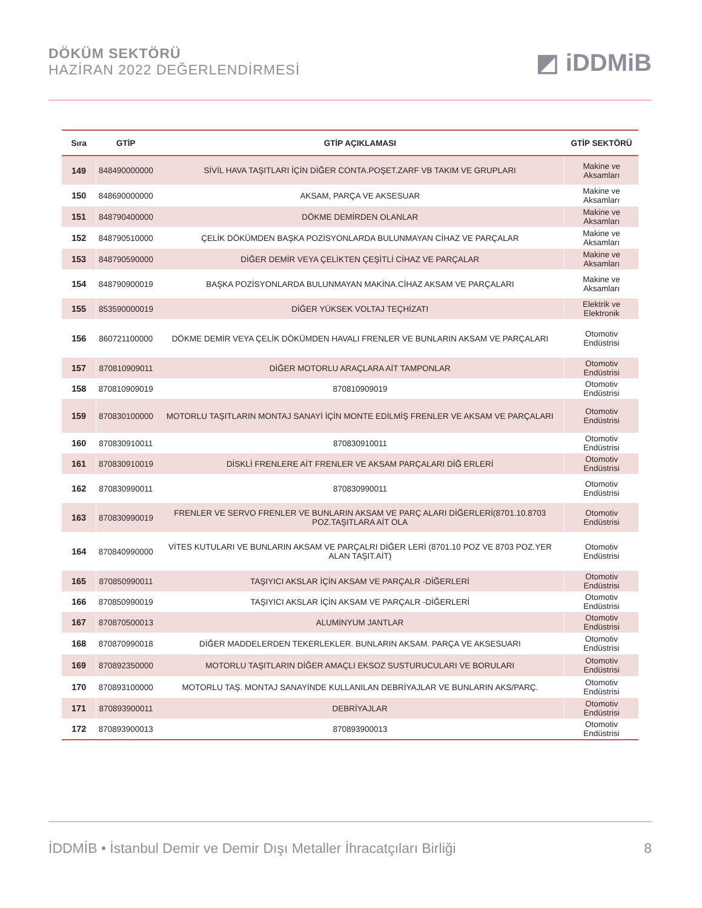DÖKÜM SEKTÖRÜ
HAZİRAN 2022 DEĞERLENDİRMESİ
◩ iDDMiB
| Sıra | GTİP | GTİP AÇIKLAMASI | GTİP SEKTÖRÜ |
| --- | --- | --- | --- |
| 149 | 848490000000 | SİVİL HAVA TAŞITLARI İÇİN DİĞER CONTA.POŞET.ZARF VB TAKIM VE GRUPLARI | Makine ve Aksamları |
| 150 | 848690000000 | AKSAM, PARÇA VE AKSESUAR | Makine ve Aksamları |
| 151 | 848790400000 | DÖKME DEMİRDEN OLANLAR | Makine ve Aksamları |
| 152 | 848790510000 | ÇELİK DÖKÜMDEN BAŞKA POZİSYONLARDA BULUNMAYAN CİHAZ VE PARÇALAR | Makine ve Aksamları |
| 153 | 848790590000 | DİĞER DEMİR VEYA ÇELİKTEN ÇEŞİTLİ CİHAZ VE PARÇALAR | Makine ve Aksamları |
| 154 | 848790900019 | BAŞKA POZİSYONLARDA BULUNMAYAN MAKİNA.CİHAZ AKSAM VE PARÇALARI | Makine ve Aksamları |
| 155 | 853590000019 | DİĞER YÜKSEK VOLTAJ TEÇHİZATI | Elektrik ve Elektronik |
| 156 | 860721100000 | DÖKME DEMİR VEYA ÇELİK DÖKÜMDEN HAVALI FRENLER VE BUNLARIN AKSAM VE PARÇALARI | Otomotiv Endüstrisi |
| 157 | 870810909011 | DİĞER MOTORLU ARAÇLARA AİT TAMPONLAR | Otomotiv Endüstrisi |
| 158 | 870810909019 | 870810909019 | Otomotiv Endüstrisi |
| 159 | 870830100000 | MOTORLU TAŞITLARIN MONTAJ SANAYİ İÇİN MONTE EDİLMİŞ FRENLER VE AKSAM VE PARÇALARI | Otomotiv Endüstrisi |
| 160 | 870830910011 | 870830910011 | Otomotiv Endüstrisi |
| 161 | 870830910019 | DİSKLİ FRENLERE AİT FRENLER VE AKSAM PARÇALARI DİĞ ERLERİ | Otomotiv Endüstrisi |
| 162 | 870830990011 | 870830990011 | Otomotiv Endüstrisi |
| 163 | 870830990019 | FRENLER VE SERVO FRENLER VE BUNLARIN AKSAM VE PARÇ ALARI DİĞERLERİ(8701.10.8703 POZ.TAŞITLARA AİT OLA | Otomotiv Endüstrisi |
| 164 | 870840990000 | VİTES KUTULARI VE BUNLARIN AKSAM VE PARÇALRI DİĞER LERİ (8701.10 POZ VE 8703 POZ.YER ALAN TAŞIT.AİT) | Otomotiv Endüstrisi |
| 165 | 870850990011 | TAŞIYICI AKSLAR İÇİN AKSAM VE PARÇALR -DİĞERLERİ | Otomotiv Endüstrisi |
| 166 | 870850990019 | TAŞIYICI AKSLAR İÇİN AKSAM VE PARÇALR -DİĞERLERİ | Otomotiv Endüstrisi |
| 167 | 870870500013 | ALUMİNYUM JANTLAR | Otomotiv Endüstrisi |
| 168 | 870870990018 | DİĞER MADDELERDEN TEKERLEKLER. BUNLARIN AKSAM. PARÇA VE AKSESUARI | Otomotiv Endüstrisi |
| 169 | 870892350000 | MOTORLU TAŞITLARIN DİĞER AMAÇLI EKSOZ SUSTURUCULARI VE BORULARI | Otomotiv Endüstrisi |
| 170 | 870893100000 | MOTORLU TAŞ. MONTAJ SANAYİNDE KULLANILAN DEBRİYAJLAR VE BUNLARIN AKS/PARÇ. | Otomotiv Endüstrisi |
| 171 | 870893900011 | DEBRİYAJLAR | Otomotiv Endüstrisi |
| 172 | 870893900013 | 870893900013 | Otomotiv Endüstrisi |
İDDMİB • İstanbul Demir ve Demir Dışı Metaller İhracatçıları Birliği 8